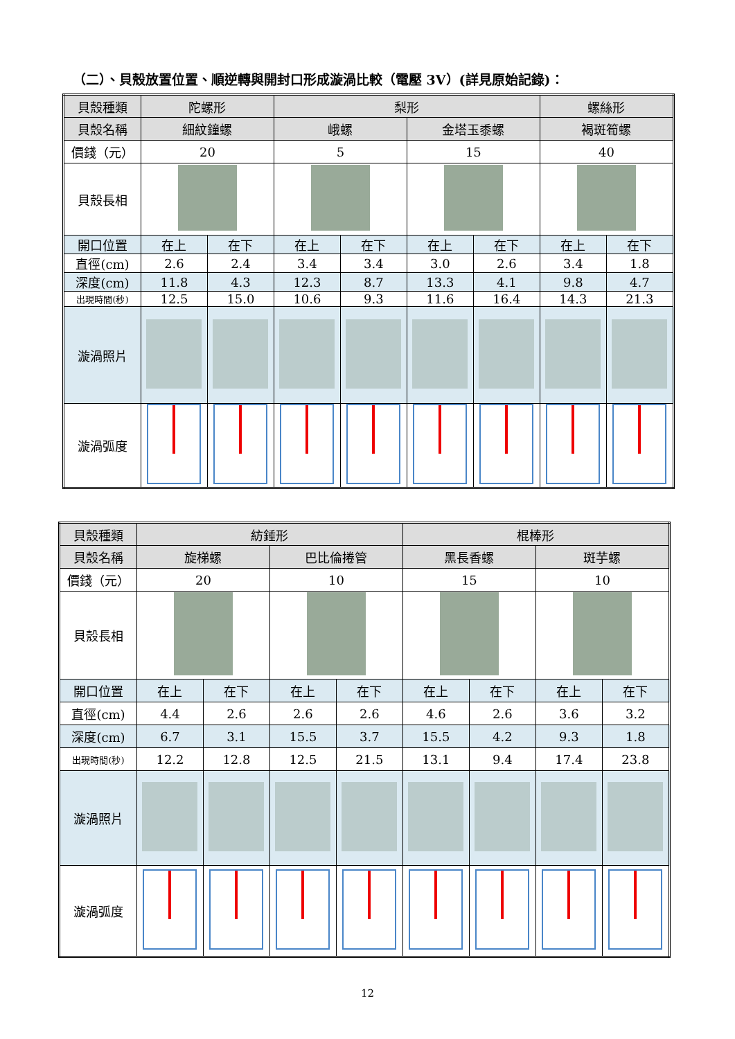（二）、貝殼放置位置、順逆轉與開封口形成漩渦比較（電壓 3V）(詳見原始記錄)：
| 貝殼種類 | 陀螺形 | | 梨形 | | | | 螺絲形 | |
| 貝殼名稱 | 細紋鐘螺 | | 峨螺 | | 金塔玉黍螺 | | 褐斑筍螺 | |
| 價錢（元） | 20 | | 5 | | 15 | | 40 | |
| 貝殼長相 | | | | | | | | |
| 開口位置 | 在上 | 在下 | 在上 | 在下 | 在上 | 在下 | 在上 | 在下 |
| 直徑(cm) | 2.6 | 2.4 | 3.4 | 3.4 | 3.0 | 2.6 | 3.4 | 1.8 |
| 深度(cm) | 11.8 | 4.3 | 12.3 | 8.7 | 13.3 | 4.1 | 9.8 | 4.7 |
| 出現時間(秒) | 12.5 | 15.0 | 10.6 | 9.3 | 11.6 | 16.4 | 14.3 | 21.3 |
| 漩渦照片 | | | | | | | | |
| 漩渦弧度 | | | | | | | | |
| 貝殼種類 | 紡錘形 | | | | 棍棒形 | | | |
| 貝殼名稱 | 旋梯螺 | | 巴比倫捲管 | | 黑長香螺 | | 斑芋螺 | |
| 價錢（元） | 20 | | 10 | | 15 | | 10 | |
| 貝殼長相 | | | | | | | | |
| 開口位置 | 在上 | 在下 | 在上 | 在下 | 在上 | 在下 | 在上 | 在下 |
| 直徑(cm) | 4.4 | 2.6 | 2.6 | 2.6 | 4.6 | 2.6 | 3.6 | 3.2 |
| 深度(cm) | 6.7 | 3.1 | 15.5 | 3.7 | 15.5 | 4.2 | 9.3 | 1.8 |
| 出現時間(秒) | 12.2 | 12.8 | 12.5 | 21.5 | 13.1 | 9.4 | 17.4 | 23.8 |
| 漩渦照片 | | | | | | | | |
| 漩渦弧度 | | | | | | | | |
12